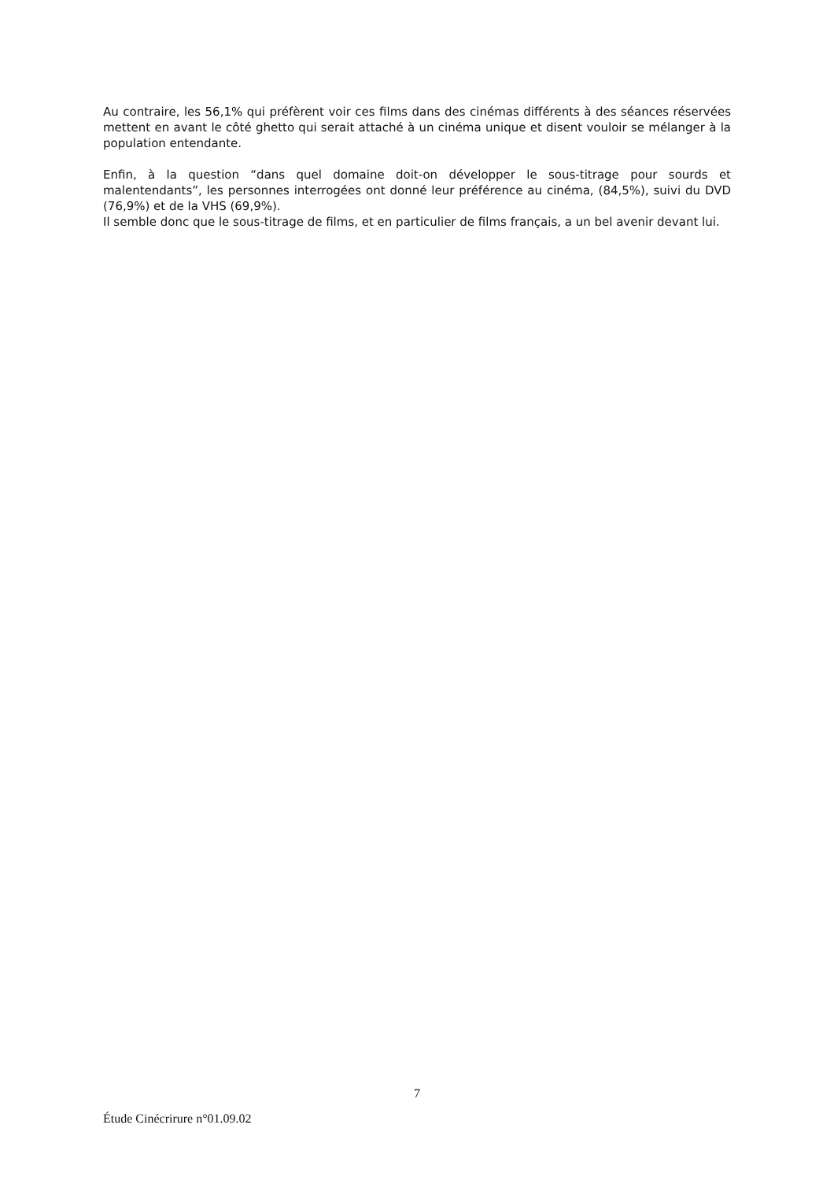Au contraire, les 56,1% qui préfèrent voir ces films dans des cinémas différents à des séances réservées mettent en avant le côté ghetto qui serait attaché à un cinéma unique et disent vouloir se mélanger à la population entendante.
Enfin, à la question “dans quel domaine doit-on développer le sous-titrage pour sourds et malentendants”, les personnes interrogées ont donné leur préférence au cinéma, (84,5%), suivi du DVD (76,9%) et de la VHS (69,9%).
Il semble donc que le sous-titrage de films, et en particulier de films français, a un bel avenir devant lui.
7
Étude Cinécrirure n°01.09.02